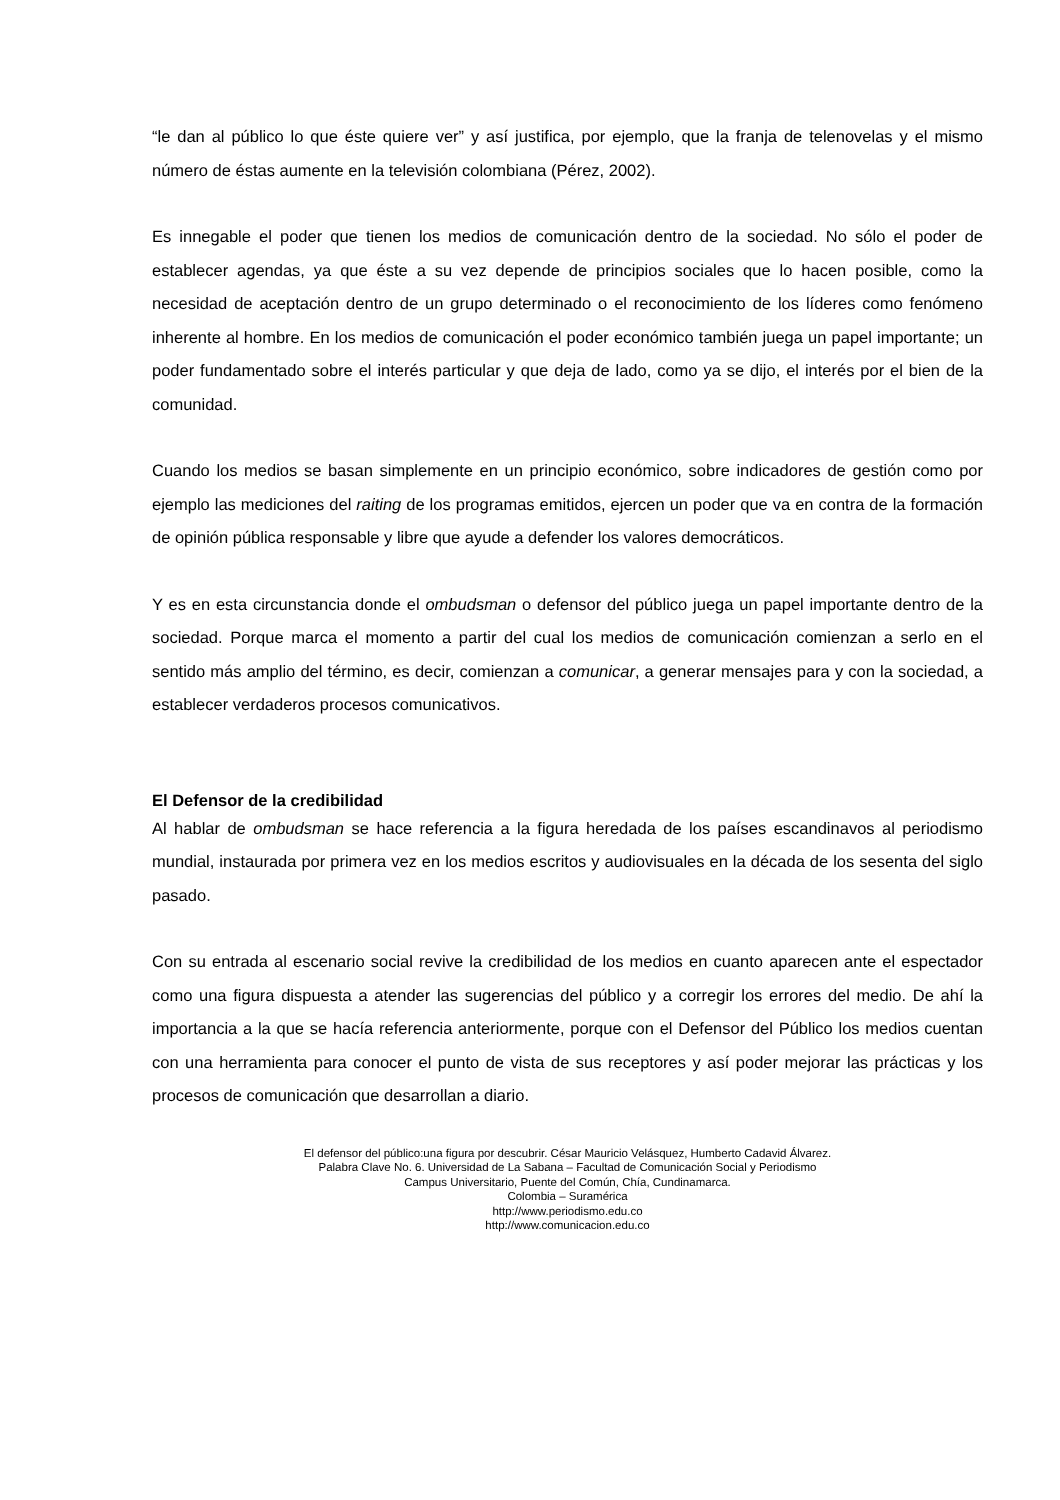“le dan al público lo que éste quiere ver” y así justifica, por ejemplo, que la franja de telenovelas y el mismo número de éstas aumente en la televisión colombiana (Pérez, 2002).
Es innegable el poder que tienen los medios de comunicación dentro de la sociedad. No sólo el poder de establecer agendas, ya que éste a su vez depende de principios sociales que lo hacen posible, como la necesidad de aceptación dentro de un grupo determinado o el reconocimiento de los líderes como fenómeno inherente al hombre. En los medios de comunicación el poder económico también juega un papel importante; un poder fundamentado sobre el interés particular y que deja de lado, como ya se dijo, el interés por el bien de la comunidad.
Cuando los medios se basan simplemente en un principio económico, sobre indicadores de gestión como por ejemplo las mediciones del raiting de los programas emitidos, ejercen un poder que va en contra de la formación de opinión pública responsable y libre que ayude a defender los valores democráticos.
Y es en esta circunstancia donde el ombudsman o defensor del público juega un papel importante dentro de la sociedad. Porque marca el momento a partir del cual los medios de comunicación comienzan a serlo en el sentido más amplio del término, es decir, comienzan a comunicar, a generar mensajes para y con la sociedad, a establecer verdaderos procesos comunicativos.
El Defensor de la credibilidad
Al hablar de ombudsman se hace referencia a la figura heredada de los países escandinavos al periodismo mundial, instaurada por primera vez en los medios escritos y audiovisuales en la década de los sesenta del siglo pasado.
Con su entrada al escenario social revive la credibilidad de los medios en cuanto aparecen ante el espectador como una figura dispuesta a atender las sugerencias del público y a corregir los errores del medio. De ahí la importancia a la que se hacía referencia anteriormente, porque con el Defensor del Público los medios cuentan con una herramienta para conocer el punto de vista de sus receptores y así poder mejorar las prácticas y los procesos de comunicación que desarrollan a diario.
El defensor del público:una figura por descubrir. César Mauricio Velásquez, Humberto Cadavid Álvarez.
Palabra Clave No. 6. Universidad de La Sabana – Facultad de Comunicación Social y Periodismo
Campus Universitario, Puente del Común, Chía, Cundinamarca.
Colombia – Suramérica
http://www.periodismo.edu.co
http://www.comunicacion.edu.co